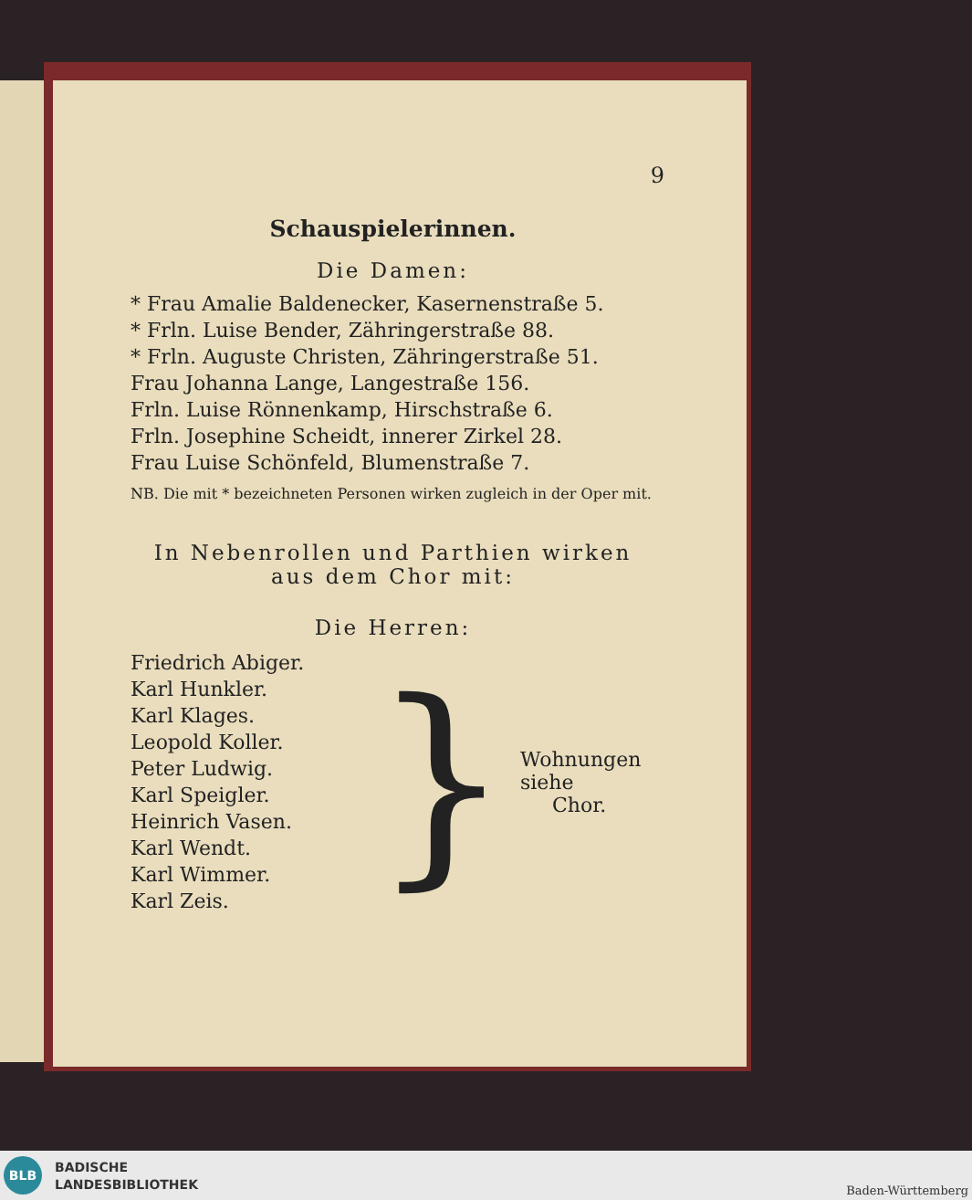9
Schauspielerinnen.
Die Damen:
* Frau Amalie Baldenecker, Kasernenstraße 5.
* Frln. Luise Bender, Zähringerstraße 88.
* Frln. Auguste Christen, Zähringerstraße 51.
Frau Johanna Lange, Langestraße 156.
Frln. Luise Rönnenkamp, Hirschstraße 6.
Frln. Josephine Scheidt, innerer Zirkel 28.
Frau Luise Schönfeld, Blumenstraße 7.
NB. Die mit * bezeichneten Personen wirken zugleich in der Oper mit.
In Nebenrollen und Parthien wirken aus dem Chor mit:
Die Herren:
Friedrich Abiger.
Karl Hunkler.
Karl Klages.
Leopold Koller.
Peter Ludwig.
Karl Speigler.
Heinrich Vasen.
Karl Wendt.
Karl Wimmer.
Karl Zeis.
}
Wohnungen siehe
Chor.
BLB
BADISCHE
LANDESBIBLIOTHEK
Baden-Württemberg